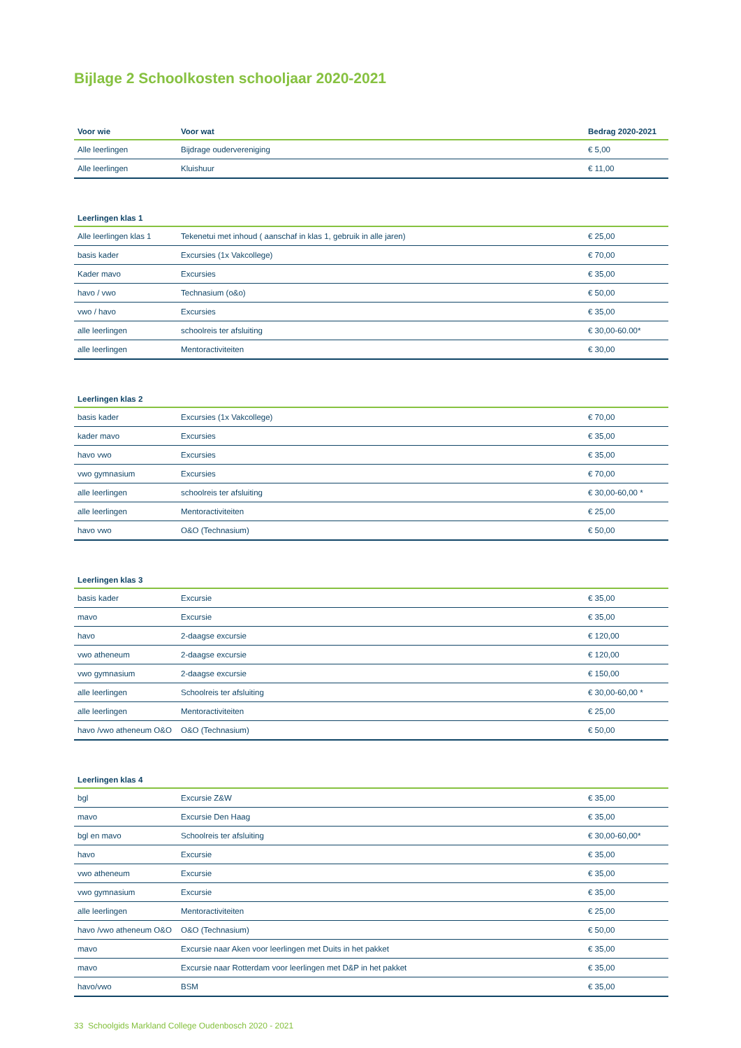Bijlage 2 Schoolkosten schooljaar 2020-2021
| Voor wie | Voor wat | Bedrag 2020-2021 |
| --- | --- | --- |
| Alle leerlingen | Bijdrage oudervereniging | € 5,00 |
| Alle leerlingen | Kluishuur | € 11,00 |
| Leerlingen klas 1 | | |
| --- | --- | --- |
| Alle leerlingen klas 1 | Tekenetui met inhoud ( aanschaf in klas 1, gebruik in alle jaren) | € 25,00 |
| basis kader | Excursies (1x Vakcollege) | € 70,00 |
| Kader mavo | Excursies | € 35,00 |
| havo / vwo | Technasium (o&o) | € 50,00 |
| vwo / havo | Excursies | € 35,00 |
| alle leerlingen | schoolreis ter afsluiting | € 30,00-60.00* |
| alle leerlingen | Mentoractiviteiten | € 30,00 |
| Leerlingen klas 2 | | |
| --- | --- | --- |
| basis kader | Excursies (1x Vakcollege) | € 70,00 |
| kader mavo | Excursies | € 35,00 |
| havo vwo | Excursies | € 35,00 |
| vwo gymnasium | Excursies | € 70,00 |
| alle leerlingen | schoolreis ter afsluiting | € 30,00-60,00 * |
| alle leerlingen | Mentoractiviteiten | € 25,00 |
| havo vwo | O&O (Technasium) | € 50,00 |
| Leerlingen klas 3 | | |
| --- | --- | --- |
| basis kader | Excursie | € 35,00 |
| mavo | Excursie | € 35,00 |
| havo | 2-daagse excursie | € 120,00 |
| vwo atheneum | 2-daagse excursie | € 120,00 |
| vwo gymnasium | 2-daagse excursie | € 150,00 |
| alle leerlingen | Schoolreis ter afsluiting | € 30,00-60,00 * |
| alle leerlingen | Mentoractiviteiten | € 25,00 |
| havo /vwo atheneum O&O | O&O (Technasium) | € 50,00 |
| Leerlingen klas 4 | | |
| --- | --- | --- |
| bgl | Excursie Z&W | € 35,00 |
| mavo | Excursie Den Haag | € 35,00 |
| bgl en mavo | Schoolreis ter afsluiting | € 30,00-60,00* |
| havo | Excursie | € 35,00 |
| vwo atheneum | Excursie | € 35,00 |
| vwo gymnasium | Excursie | € 35,00 |
| alle leerlingen | Mentoractiviteiten | € 25,00 |
| havo /vwo atheneum O&O | O&O (Technasium) | € 50,00 |
| mavo | Excursie naar Aken voor leerlingen met Duits in het pakket | € 35,00 |
| mavo | Excursie naar Rotterdam voor leerlingen met D&P in het pakket | € 35,00 |
| havo/vwo | BSM | € 35,00 |
33 Schoolgids Markland College Oudenbosch 2020 - 2021